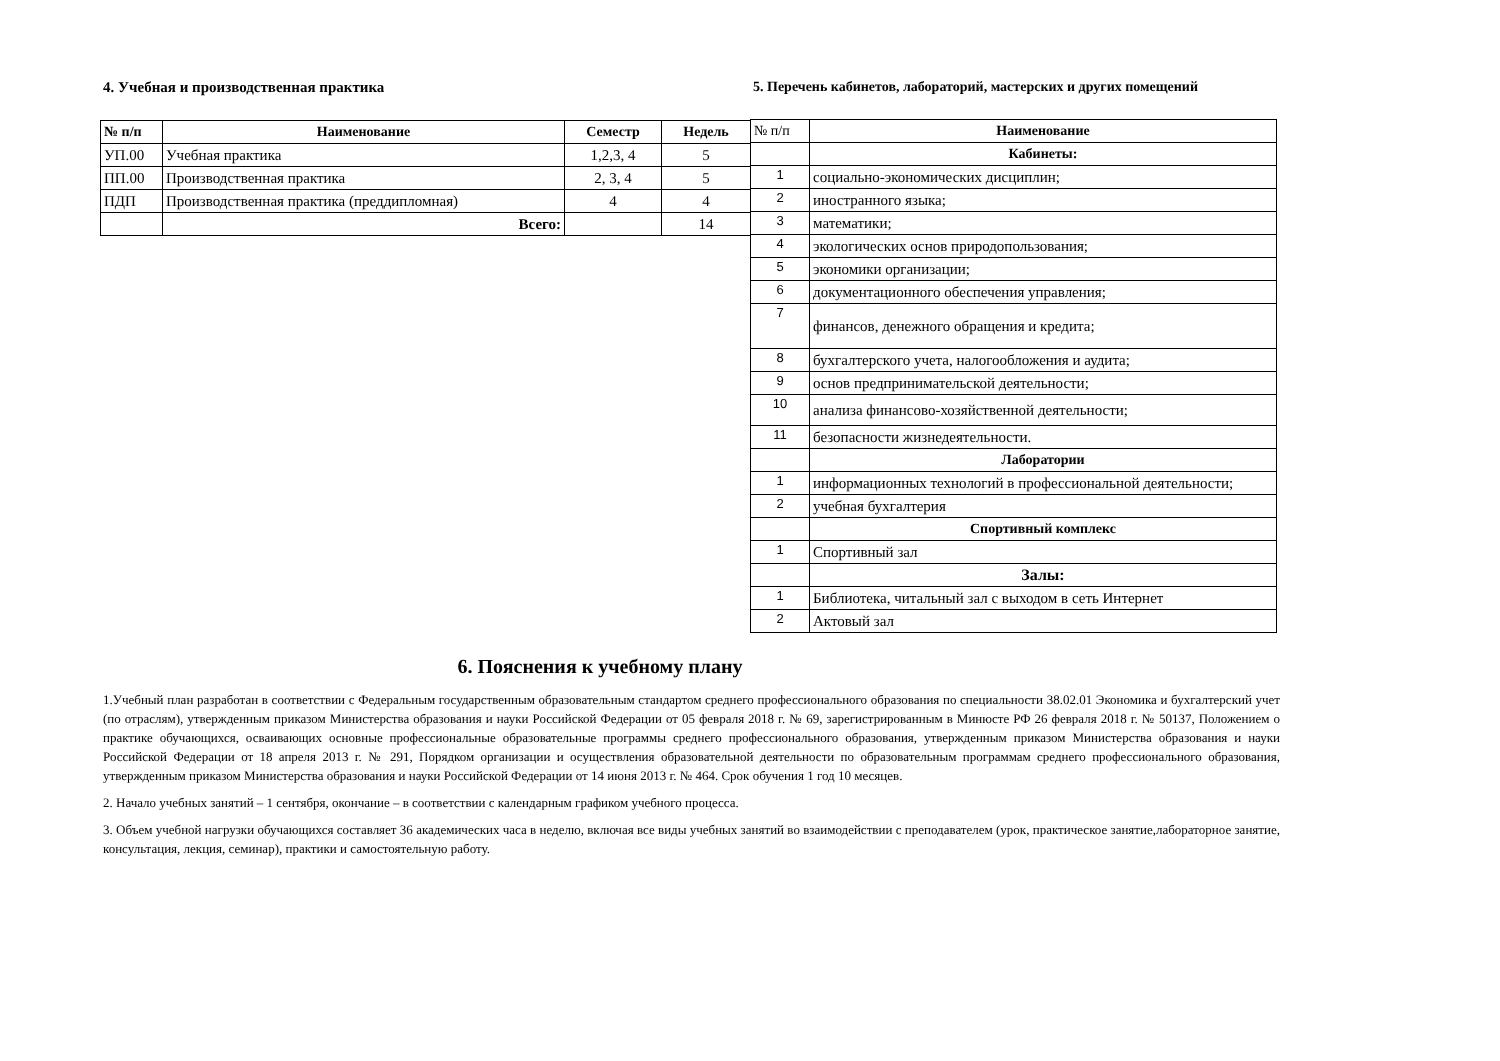4. Учебная и производственная практика
| № п/п | Наименование | Семестр | Недель |
| --- | --- | --- | --- |
| УП.00 | Учебная практика | 1,2,3, 4 | 5 |
| ПП.00 | Производственная практика | 2, 3, 4 | 5 |
| ПДП | Производственная практика (преддипломная) | 4 | 4 |
| | Всего: | | 14 |
5. Перечень кабинетов, лабораторий, мастерских и других помещений
| № п/п | Наименование |
| --- | --- |
| | Кабинеты: |
| 1 | социально-экономических дисциплин; |
| 2 | иностранного языка; |
| 3 | математики; |
| 4 | экологических основ природопользования; |
| 5 | экономики организации; |
| 6 | документационного обеспечения управления; |
| 7 | финансов, денежного обращения и кредита; |
| 8 | бухгалтерского учета, налогообложения и аудита; |
| 9 | основ предпринимательской деятельности; |
| 10 | анализа финансово-хозяйственной деятельности; |
| 11 | безопасности жизнедеятельности. |
| | Лаборатории |
| 1 | информационных технологий в профессиональной деятельности; |
| 2 | учебная бухгалтерия |
| | Спортивный комплекс |
| 1 | Спортивный зал |
| | Залы: |
| 1 | Библиотека, читальный зал с выходом в сеть Интернет |
| 2 | Актовый зал |
6. Пояснения к учебному плану
1.Учебный план разработан в соответствии с Федеральным государственным образовательным стандартом среднего профессионального образования по специальности 38.02.01 Экономика и бухгалтерский учет (по отраслям), утвержденным приказом Министерства образования и науки Российской Федерации от 05 февраля 2018 г. № 69, зарегистрированным в Минюсте РФ 26 февраля 2018 г. № 50137, Положением о практике обучающихся, осваивающих основные профессиональные образовательные программы среднего профессионального образования, утвержденным приказом Министерства образования и науки Российской Федерации от 18 апреля 2013 г. № 291, Порядком организации и осуществления образовательной деятельности по образовательным программам среднего профессионального образования, утвержденным приказом Министерства образования и науки Российской Федерации от 14 июня 2013 г. № 464. Срок обучения 1 год 10 месяцев.
2. Начало учебных занятий – 1 сентября, окончание – в соответствии с календарным графиком учебного процесса.
3. Объем учебной нагрузки обучающихся составляет 36 академических часа в неделю, включая все виды учебных занятий во взаимодействии с преподавателем (урок, практическое занятие,лабораторное занятие, консультация, лекция, семинар), практики и самостоятельную работу.